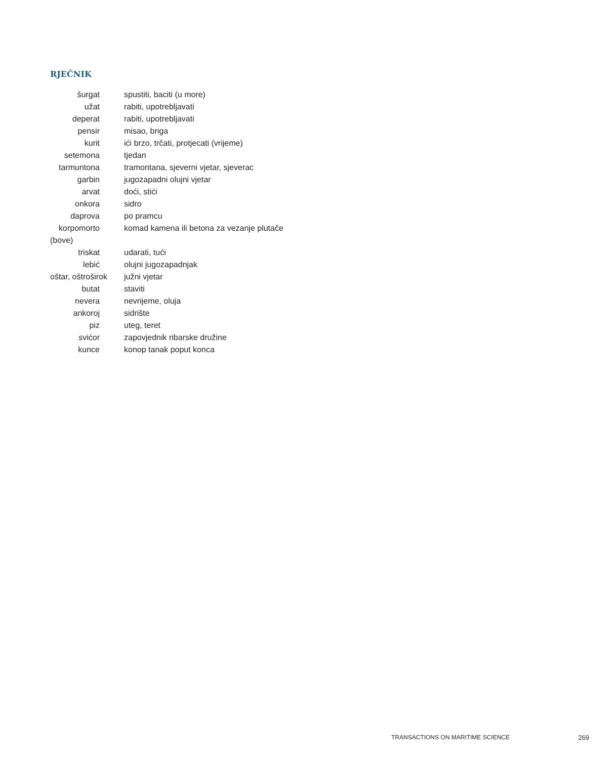RJEČNIK
| šurgat | spustiti, baciti (u more) |
| užat | rabiti, upotrebljavati |
| deperat | rabiti, upotrebljavati |
| pensir | misao, briga |
| kurit | ići brzo, trčati, protjecati (vrijeme) |
| setemona | tjedan |
| tarmuntona | tramontana, sjeverni vjetar, sjeverac |
| garbin | jugozapadni olujni vjetar |
| arvat | doći, stići |
| onkora | sidro |
| daprova | po pramcu |
| korpomorto | komad kamena ili betona za vezanje plutače |
| (bove) | |
| triskat | udarati, tući |
| lebić | olujni jugozapadnjak |
| oštar, oštroširok | južni vjetar |
| butat | staviti |
| nevera | nevrijeme, oluja |
| ankoroj | sidrište |
| piz | uteg, teret |
| svićor | zapovjednik ribarske družine |
| kunce | konop tanak poput konca |
TRANSACTIONS ON MARITIME SCIENCE 269